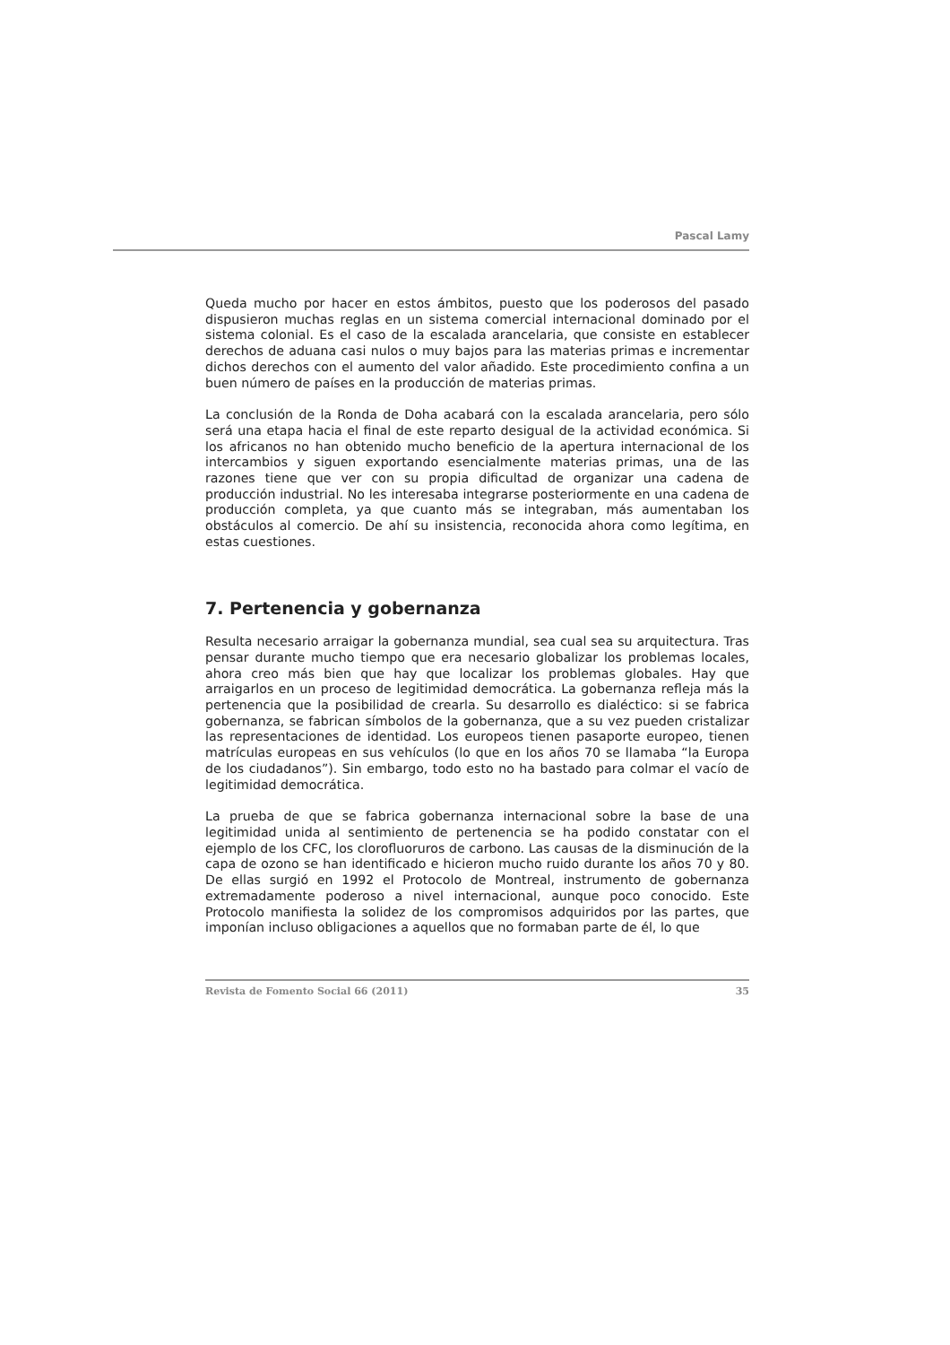Pascal Lamy
Queda mucho por hacer en estos ámbitos, puesto que los poderosos del pasado dispusieron muchas reglas en un sistema comercial internacional dominado por el sistema colonial. Es el caso de la escalada arancelaria, que consiste en establecer derechos de aduana casi nulos o muy bajos para las materias primas e incrementar dichos derechos con el aumento del valor añadido. Este procedimiento confina a un buen número de países en la producción de materias primas.
La conclusión de la Ronda de Doha acabará con la escalada arancelaria, pero sólo será una etapa hacia el final de este reparto desigual de la actividad económica. Si los africanos no han obtenido mucho beneficio de la apertura internacional de los intercambios y siguen exportando esencialmente materias primas, una de las razones tiene que ver con su propia dificultad de organizar una cadena de producción industrial. No les interesaba integrarse posteriormente en una cadena de producción completa, ya que cuanto más se integraban, más aumentaban los obstáculos al comercio. De ahí su insistencia, reconocida ahora como legítima, en estas cuestiones.
7. Pertenencia y gobernanza
Resulta necesario arraigar la gobernanza mundial, sea cual sea su arquitectura. Tras pensar durante mucho tiempo que era necesario globalizar los problemas locales, ahora creo más bien que hay que localizar los problemas globales. Hay que arraigarlos en un proceso de legitimidad democrática. La gobernanza refleja más la pertenencia que la posibilidad de crearla. Su desarrollo es dialéctico: si se fabrica gobernanza, se fabrican símbolos de la gobernanza, que a su vez pueden cristalizar las representaciones de identidad. Los europeos tienen pasaporte europeo, tienen matrículas europeas en sus vehículos (lo que en los años 70 se llamaba “la Europa de los ciudadanos”). Sin embargo, todo esto no ha bastado para colmar el vacío de legitimidad democrática.
La prueba de que se fabrica gobernanza internacional sobre la base de una legitimidad unida al sentimiento de pertenencia se ha podido constatar con el ejemplo de los CFC, los clorofluoruros de carbono. Las causas de la disminución de la capa de ozono se han identificado e hicieron mucho ruido durante los años 70 y 80. De ellas surgió en 1992 el Protocolo de Montreal, instrumento de gobernanza extremadamente poderoso a nivel internacional, aunque poco conocido. Este Protocolo manifiesta la solidez de los compromisos adquiridos por las partes, que imponían incluso obligaciones a aquellos que no formaban parte de él, lo que
Revista de Fomento Social 66 (2011) 35